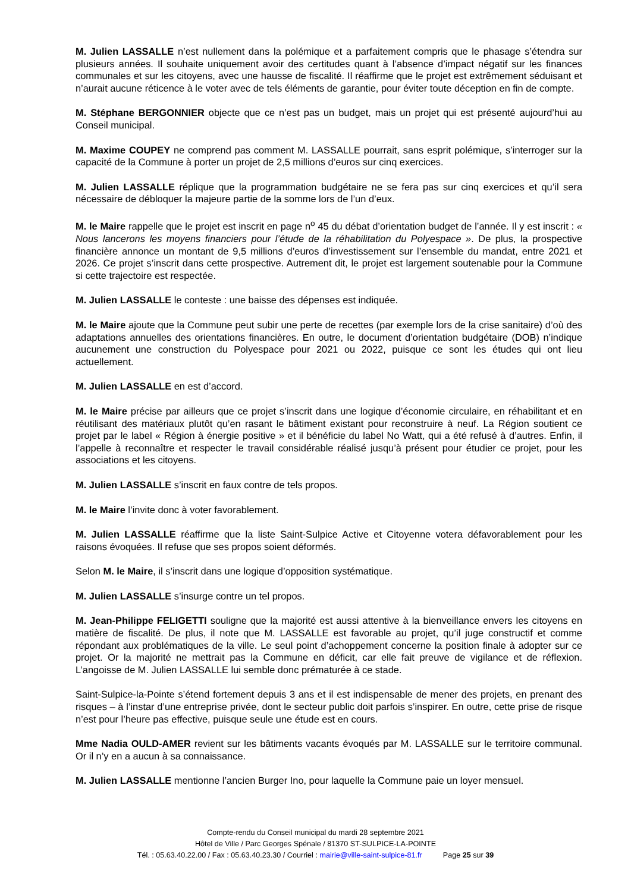M. Julien LASSALLE n’est nullement dans la polémique et a parfaitement compris que le phasage s’étendra sur plusieurs années. Il souhaite uniquement avoir des certitudes quant à l’absence d’impact négatif sur les finances communales et sur les citoyens, avec une hausse de fiscalité. Il réaffirme que le projet est extrêmement séduisant et n’aurait aucune réticence à le voter avec de tels éléments de garantie, pour éviter toute déception en fin de compte.
M. Stéphane BERGONNIER objecte que ce n’est pas un budget, mais un projet qui est présenté aujourd’hui au Conseil municipal.
M. Maxime COUPEY ne comprend pas comment M. LASSALLE pourrait, sans esprit polémique, s’interroger sur la capacité de la Commune à porter un projet de 2,5 millions d’euros sur cinq exercices.
M. Julien LASSALLE réplique que la programmation budgétaire ne se fera pas sur cinq exercices et qu’il sera nécessaire de débloquer la majeure partie de la somme lors de l’un d’eux.
M. le Maire rappelle que le projet est inscrit en page n<sup>o</sup> 45 du débat d’orientation budget de l’année. Il y est inscrit : « Nous lancerons les moyens financiers pour l’étude de la réhabilitation du Polyespace ». De plus, la prospective financière annonce un montant de 9,5 millions d’euros d’investissement sur l’ensemble du mandat, entre 2021 et 2026. Ce projet s’inscrit dans cette prospective. Autrement dit, le projet est largement soutenable pour la Commune si cette trajectoire est respectée.
M. Julien LASSALLE le conteste : une baisse des dépenses est indiquée.
M. le Maire ajoute que la Commune peut subir une perte de recettes (par exemple lors de la crise sanitaire) d’où des adaptations annuelles des orientations financières. En outre, le document d’orientation budgétaire (DOB) n’indique aucunement une construction du Polyespace pour 2021 ou 2022, puisque ce sont les études qui ont lieu actuellement.
M. Julien LASSALLE en est d’accord.
M. le Maire précise par ailleurs que ce projet s’inscrit dans une logique d’économie circulaire, en réhabilitant et en réutilisant des matériaux plutôt qu’en rasant le bâtiment existant pour reconstruire à neuf. La Région soutient ce projet par le label « Région à énergie positive » et il bénéficie du label No Watt, qui a été refusé à d’autres. Enfin, il l’appelle à reconnaître et respecter le travail considérable réalisé jusqu’à présent pour étudier ce projet, pour les associations et les citoyens.
M. Julien LASSALLE s’inscrit en faux contre de tels propos.
M. le Maire l’invite donc à voter favorablement.
M. Julien LASSALLE réaffirme que la liste Saint-Sulpice Active et Citoyenne votera défavorablement pour les raisons évoquées. Il refuse que ses propos soient déformés.
Selon M. le Maire, il s’inscrit dans une logique d’opposition systématique.
M. Julien LASSALLE s’insurge contre un tel propos.
M. Jean-Philippe FELIGETTI souligne que la majorité est aussi attentive à la bienveillance envers les citoyens en matière de fiscalité. De plus, il note que M. LASSALLE est favorable au projet, qu’il juge constructif et comme répondant aux problématiques de la ville. Le seul point d’achoppement concerne la position finale à adopter sur ce projet. Or la majorité ne mettrait pas la Commune en déficit, car elle fait preuve de vigilance et de réflexion. L’angoisse de M. Julien LASSALLE lui semble donc prématurée à ce stade.
Saint-Sulpice-la-Pointe s’étend fortement depuis 3 ans et il est indispensable de mener des projets, en prenant des risques – à l’instar d’une entreprise privée, dont le secteur public doit parfois s’inspirer. En outre, cette prise de risque n’est pour l’heure pas effective, puisque seule une étude est en cours.
Mme Nadia OULD-AMER revient sur les bâtiments vacants évoqués par M. LASSALLE sur le territoire communal. Or il n’y en a aucun à sa connaissance.
M. Julien LASSALLE mentionne l’ancien Burger Ino, pour laquelle la Commune paie un loyer mensuel.
Compte-rendu du Conseil municipal du mardi 28 septembre 2021
Hôtel de Ville / Parc Georges Spénale / 81370 ST-SULPICE-LA-POINTE
Tél. : 05.63.40.22.00 / Fax : 05.63.40.23.30 / Courriel : mairie@ville-saint-sulpice-81.fr Page 25 sur 39